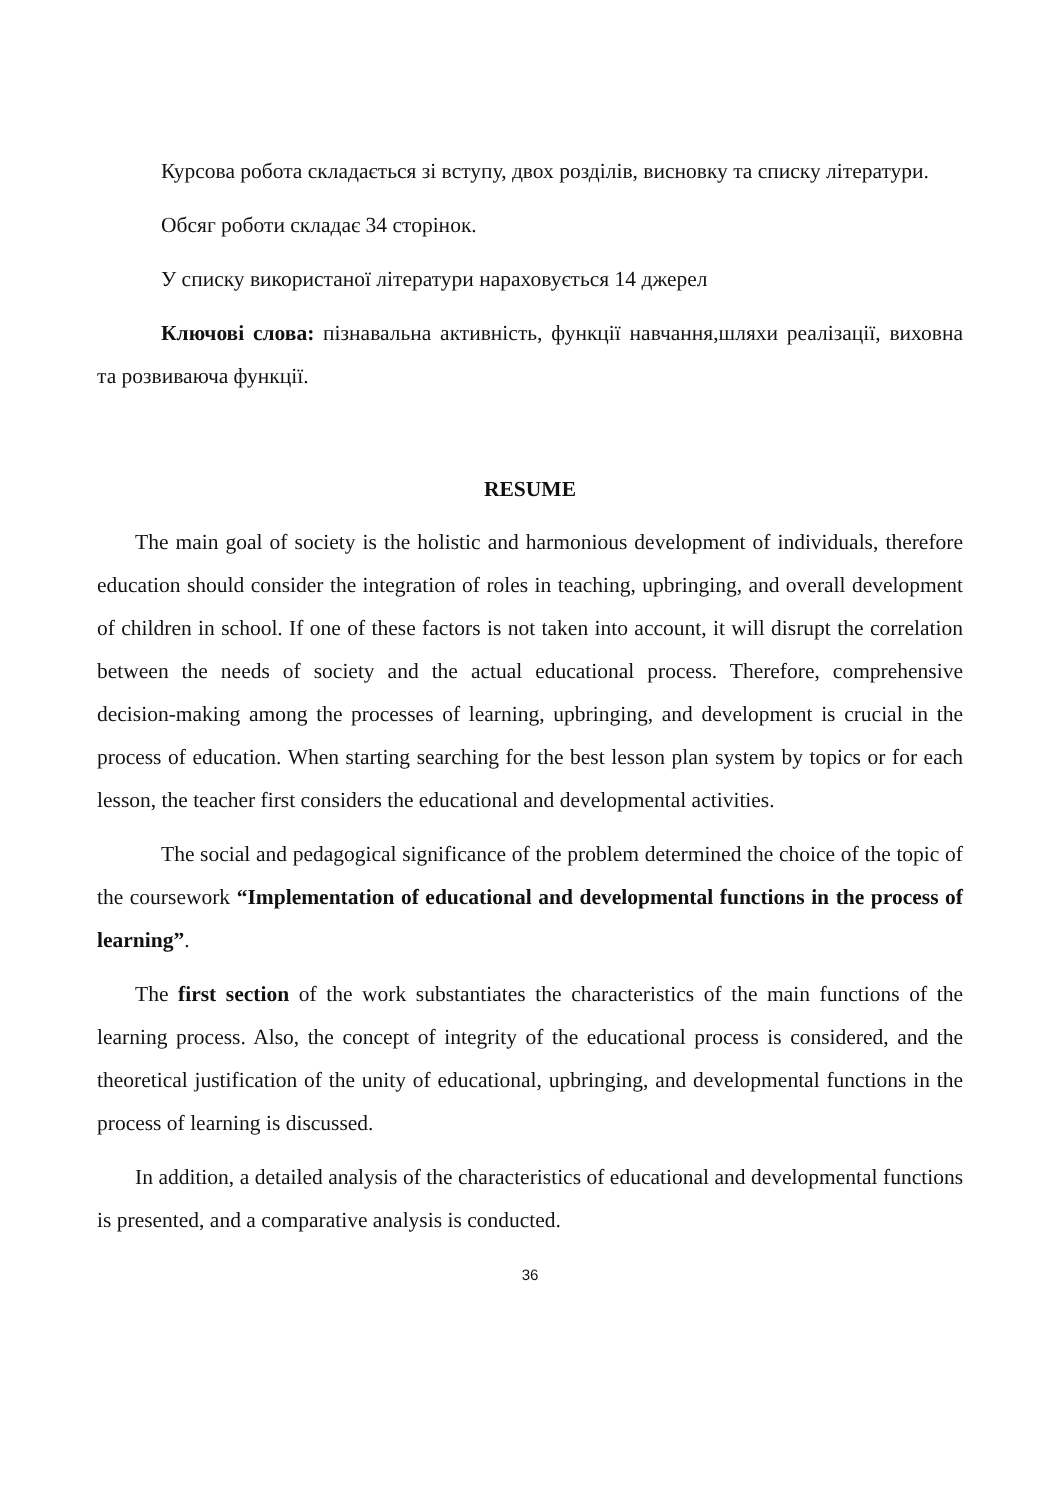Курсова робота складається зі вступу, двох розділів, висновку та списку літератури.
Обсяг роботи складає 34 сторінок.
У списку використаної літератури нараховується 14 джерел
Ключові слова: пізнавальна активність, функції навчання,шляхи реалізації, виховна та розвиваюча функції.
RESUME
The main goal of society is the holistic and harmonious development of individuals, therefore education should consider the integration of roles in teaching, upbringing, and overall development of children in school. If one of these factors is not taken into account, it will disrupt the correlation between the needs of society and the actual educational process. Therefore, comprehensive decision-making among the processes of learning, upbringing, and development is crucial in the process of education. When starting searching for the best lesson plan system by topics or for each lesson, the teacher first considers the educational and developmental activities.
The social and pedagogical significance of the problem determined the choice of the topic of the coursework “Implementation of educational and developmental functions in the process of learning”.
The first section of the work substantiates the characteristics of the main functions of the learning process. Also, the concept of integrity of the educational process is considered, and the theoretical justification of the unity of educational, upbringing, and developmental functions in the process of learning is discussed.
In addition, a detailed analysis of the characteristics of educational and developmental functions is presented, and a comparative analysis is conducted.
36